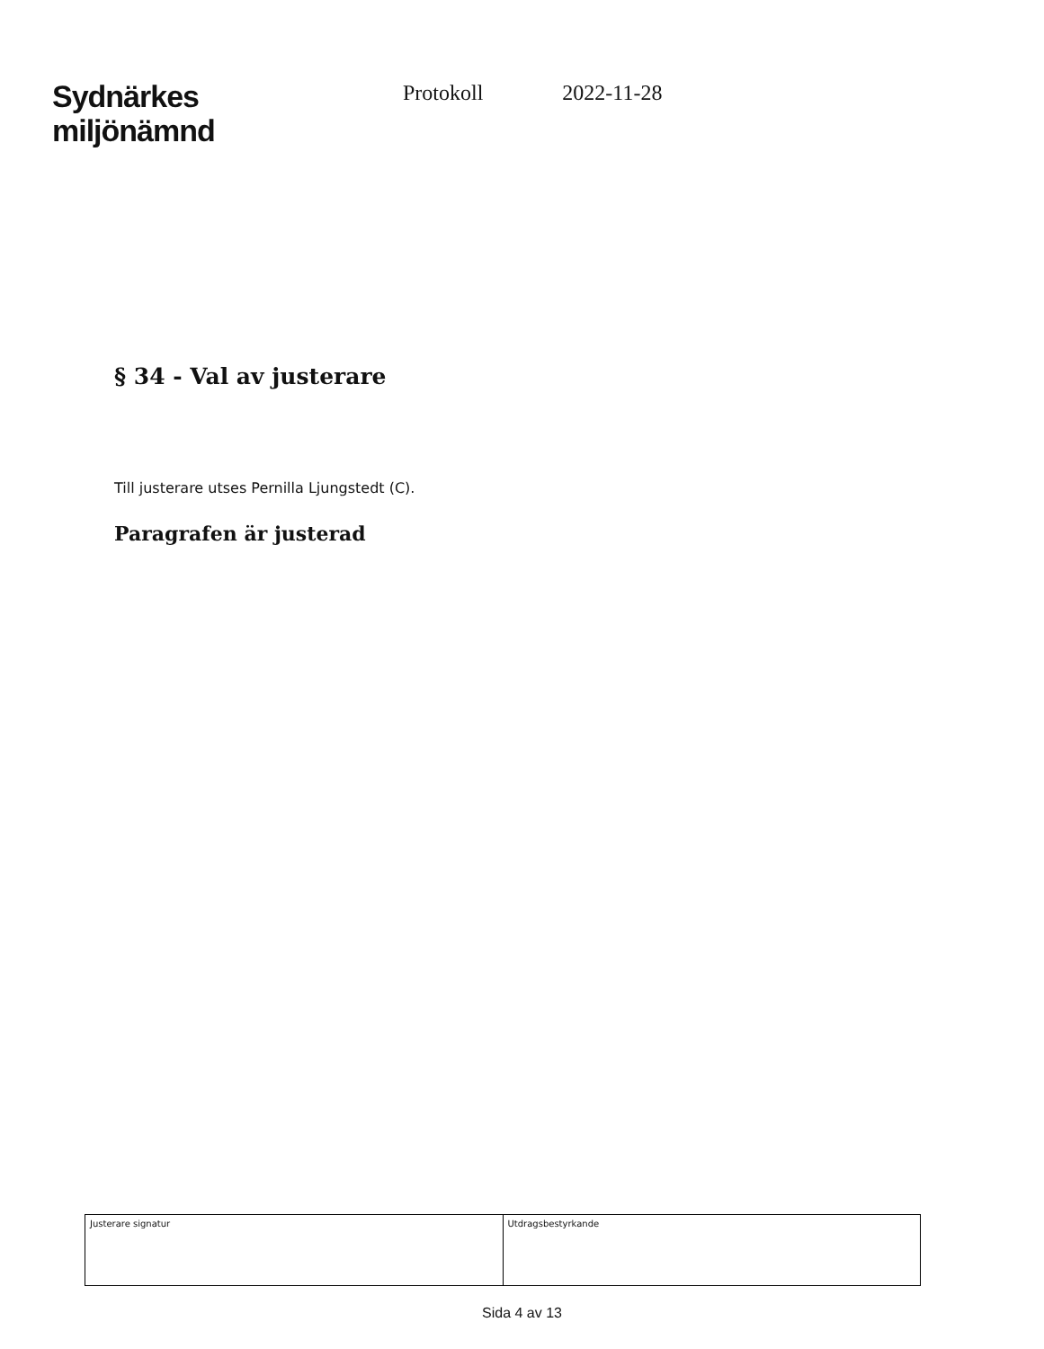Sydnärkes
miljönämnd
Protokoll 2022-11-28
§ 34 - Val av justerare
Till justerare utses Pernilla Ljungstedt (C).
Paragrafen är justerad
| Justerare signatur | Utdragsbestyrkande |
Sida 4 av 13